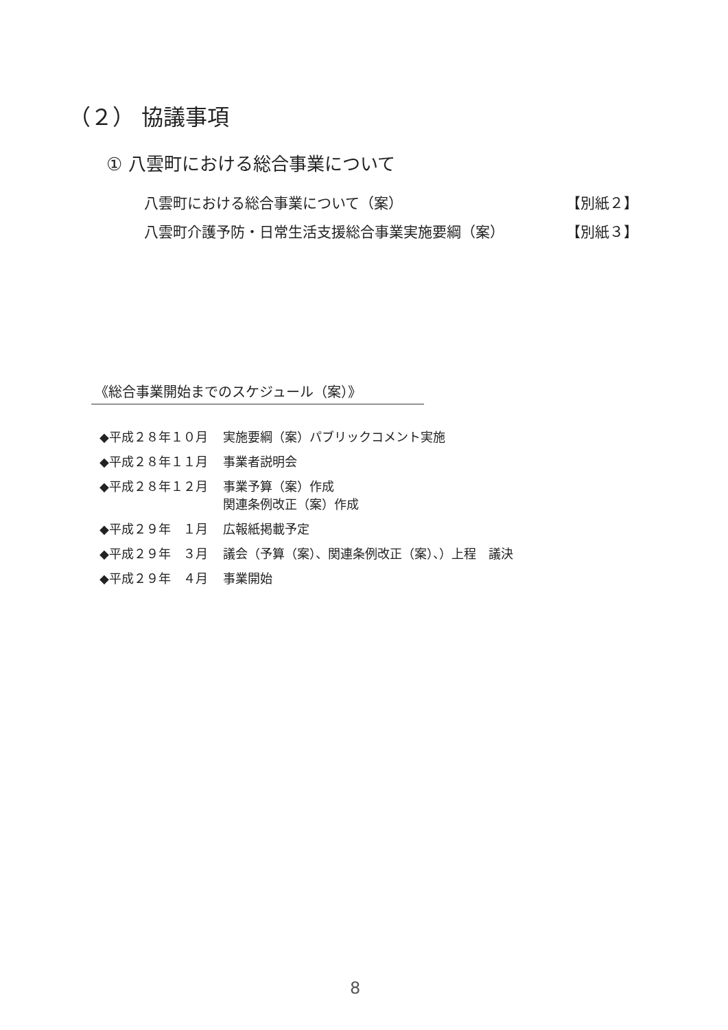（２） 協議事項
① 八雲町における総合事業について
八雲町における総合事業について（案） 【別紙２】
八雲町介護予防・日常生活支援総合事業実施要綱（案） 【別紙３】
《総合事業開始までのスケジュール（案）》
| ◆平成２８年１０月 | 実施要綱（案）パブリックコメント実施 |
| ◆平成２８年１１月 | 事業者説明会 |
| ◆平成２８年１２月 | 事業予算（案）作成 関連条例改正（案）作成 |
| ◆平成２９年 １月 | 広報紙掲載予定 |
| ◆平成２９年 ３月 | 議会（予算（案）、関連条例改正（案）、）上程 議決 |
| ◆平成２９年 ４月 | 事業開始 |
8